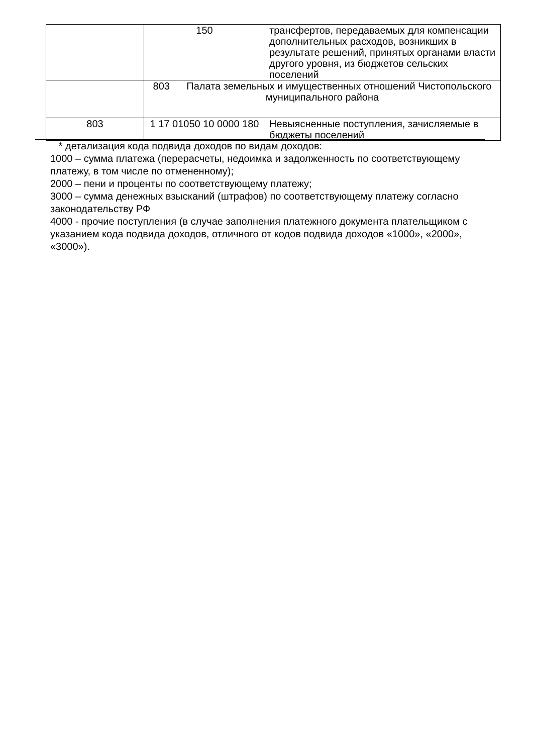| | 150 | трансфертов, передаваемых для компенсации дополнительных расходов, возникших в результате решений, принятых органами власти другого уровня, из бюджетов сельских поселений |
| | 803 Палата земельных и имущественных отношений Чистопольского муниципального района | |
| 803 | 1 17 01050 10 0000 180 | Невыясненные поступления, зачисляемые в бюджеты поселений |
* детализация кода подвида доходов по видам доходов:
1000 – сумма платежа (перерасчеты, недоимка и задолженность по соответствующему платежу, в том числе по отмененному);
2000 – пени и проценты по соответствующему платежу;
3000 – сумма денежных взысканий (штрафов) по соответствующему платежу согласно законодательству РФ
4000 - прочие поступления (в случае заполнения платежного документа плательщиком с указанием кода подвида доходов, отличного от кодов подвида доходов «1000», «2000», «3000»).